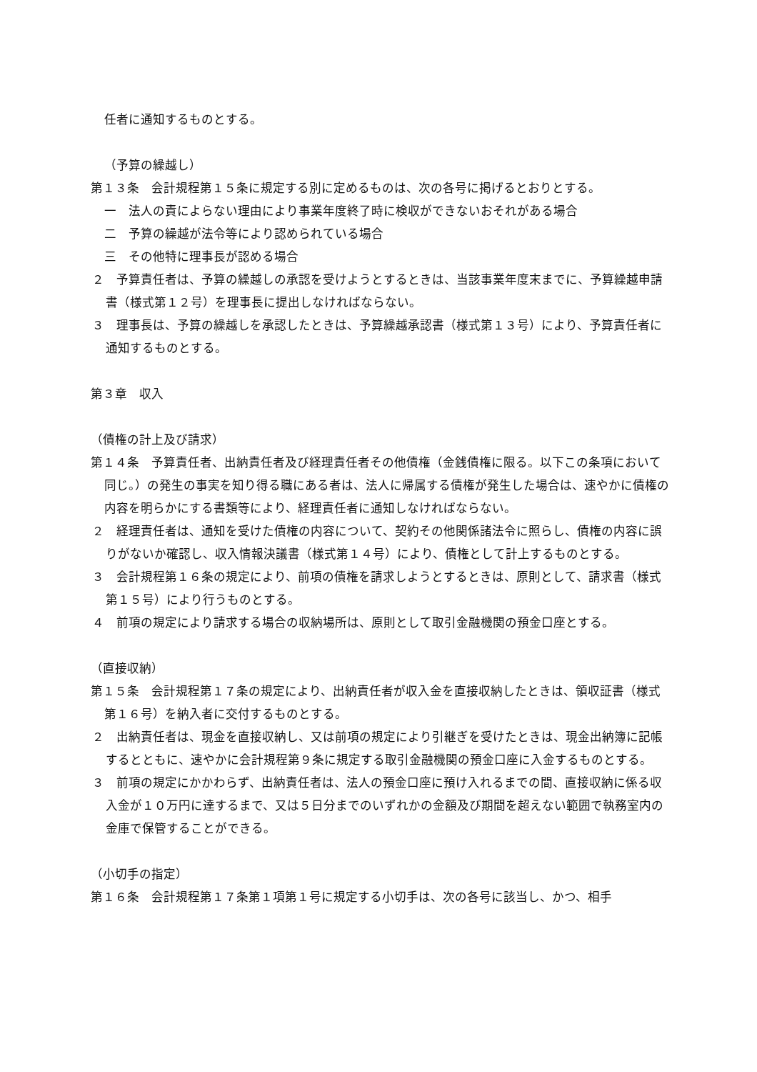任者に通知するものとする。
（予算の繰越し）
第１３条　会計規程第１５条に規定する別に定めるものは、次の各号に掲げるとおりとする。
一　法人の責によらない理由により事業年度終了時に検収ができないおそれがある場合
二　予算の繰越が法令等により認められている場合
三　その他特に理事長が認める場合
２　予算責任者は、予算の繰越しの承認を受けようとするときは、当該事業年度末までに、予算繰越申請書（様式第１２号）を理事長に提出しなければならない。
３　理事長は、予算の繰越しを承認したときは、予算繰越承認書（様式第１３号）により、予算責任者に通知するものとする。
第３章　収入
（債権の計上及び請求）
第１４条　予算責任者、出納責任者及び経理責任者その他債権（金銭債権に限る。以下この条項において同じ。）の発生の事実を知り得る職にある者は、法人に帰属する債権が発生した場合は、速やかに債権の内容を明らかにする書類等により、経理責任者に通知しなければならない。
２　経理責任者は、通知を受けた債権の内容について、契約その他関係諸法令に照らし、債権の内容に誤りがないか確認し、収入情報決議書（様式第１４号）により、債権として計上するものとする。
３　会計規程第１６条の規定により、前項の債権を請求しようとするときは、原則として、請求書（様式第１５号）により行うものとする。
４　前項の規定により請求する場合の収納場所は、原則として取引金融機関の預金口座とする。
（直接収納）
第１５条　会計規程第１７条の規定により、出納責任者が収入金を直接収納したときは、領収証書（様式第１６号）を納入者に交付するものとする。
２　出納責任者は、現金を直接収納し、又は前項の規定により引継ぎを受けたときは、現金出納簿に記帳するとともに、速やかに会計規程第９条に規定する取引金融機関の預金口座に入金するものとする。
３　前項の規定にかかわらず、出納責任者は、法人の預金口座に預け入れるまでの間、直接収納に係る収入金が１０万円に達するまで、又は５日分までのいずれかの金額及び期間を超えない範囲で執務室内の金庫で保管することができる。
（小切手の指定）
第１６条　会計規程第１７条第１項第１号に規定する小切手は、次の各号に該当し、かつ、相手